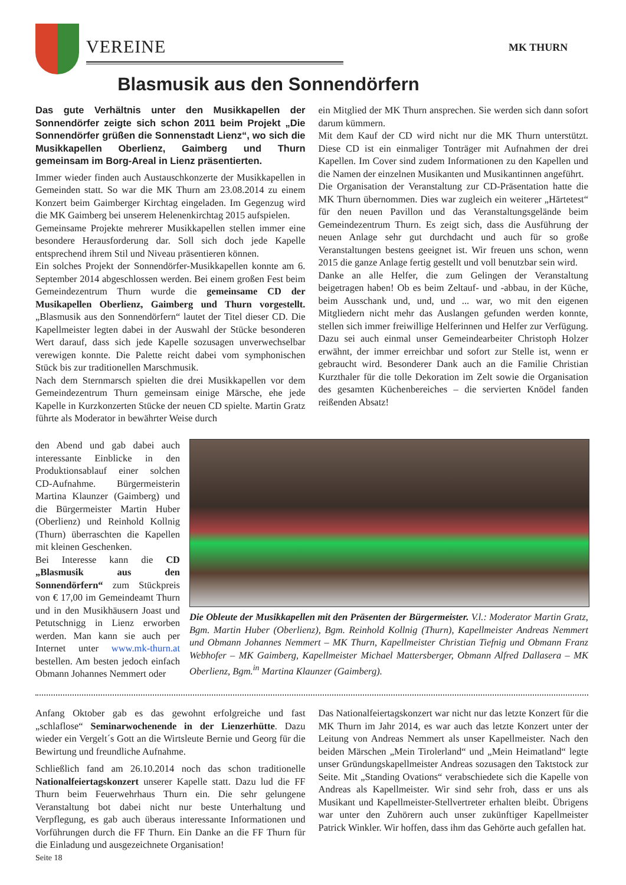VEREINE MK THURN
Blasmusik aus den Sonnendörfern
Das gute Verhältnis unter den Musikkapellen der Sonnendörfer zeigte sich schon 2011 beim Projekt „Die Sonnendörfer grüßen die Sonnenstadt Lienz“, wo sich die Musikkapellen Oberlienz, Gaimberg und Thurn gemeinsam im Borg-Areal in Lienz präsentierten.
Immer wieder finden auch Austauschkonzerte der Musikkapellen in Gemeinden statt. So war die MK Thurn am 23.08.2014 zu einem Konzert beim Gaimberger Kirchtag eingeladen. Im Gegenzug wird die MK Gaimberg bei unserem Helenenkirchtag 2015 aufspielen.
Gemeinsame Projekte mehrerer Musikkapellen stellen immer eine besondere Herausforderung dar. Soll sich doch jede Kapelle entsprechend ihrem Stil und Niveau präsentieren können.
Ein solches Projekt der Sonnendörfer-Musikkapellen konnte am 6. September 2014 abgeschlossen werden. Bei einem großen Fest beim Gemeindezentrum Thurn wurde die gemeinsame CD der Musikapellen Oberlienz, Gaimberg und Thurn vorgestellt. „Blasmusik aus den Sonnendörfern“ lautet der Titel dieser CD. Die Kapellmeister legten dabei in der Auswahl der Stücke besonderen Wert darauf, dass sich jede Kapelle sozusagen unverwechselbar verewigen konnte. Die Palette reicht dabei vom symphonischen Stück bis zur traditionellen Marschmusik.
Nach dem Sternmarsch spielten die drei Musikkapellen vor dem Gemeindezentrum Thurn gemeinsam einige Märsche, ehe jede Kapelle in Kurzkonzerten Stücke der neuen CD spielte. Martin Gratz führte als Moderator in bewährter Weise durch
ein Mitglied der MK Thurn ansprechen. Sie werden sich dann sofort darum kümmern.
Mit dem Kauf der CD wird nicht nur die MK Thurn unterstützt. Diese CD ist ein einmaliger Tonträger mit Aufnahmen der drei Kapellen. Im Cover sind zudem Informationen zu den Kapellen und die Namen der einzelnen Musikanten und Musikantinnen angeführt.
Die Organisation der Veranstaltung zur CD-Präsentation hatte die MK Thurn übernommen. Dies war zugleich ein weiterer „Härtetest“ für den neuen Pavillon und das Veranstaltungsgelände beim Gemeindezentrum Thurn. Es zeigt sich, dass die Ausführung der neuen Anlage sehr gut durchdacht und auch für so große Veranstaltungen bestens geeignet ist. Wir freuen uns schon, wenn 2015 die ganze Anlage fertig gestellt und voll benutzbar sein wird.
Danke an alle Helfer, die zum Gelingen der Veranstaltung beigetragen haben! Ob es beim Zeltauf- und -abbau, in der Küche, beim Ausschank und, und, und ... war, wo mit den eigenen Mitgliedern nicht mehr das Auslangen gefunden werden konnte, stellen sich immer freiwillige Helferinnen und Helfer zur Verfügung. Dazu sei auch einmal unser Gemeindearbeiter Christoph Holzer erwähnt, der immer erreichbar und sofort zur Stelle ist, wenn er gebraucht wird. Besonderer Dank auch an die Familie Christian Kurzthaler für die tolle Dekoration im Zelt sowie die Organisation des gesamten Küchenbereiches – die servierten Knödel fanden reißenden Absatz!
den Abend und gab dabei auch interessante Einblicke in den Produktionsablauf einer solchen CD-Aufnahme. Bürgermeisterin Martina Klaunzer (Gaimberg) und die Bürgermeister Martin Huber (Oberlienz) und Reinhold Kollnig (Thurn) überraschten die Kapellen mit kleinen Geschenken.
Bei Interesse kann die CD „Blasmusik aus den Sonnendörfern“ zum Stückpreis von € 17,00 im Gemeindeamt Thurn und in den Musikhäusern Joast und Petutschnigg in Lienz erworben werden. Man kann sie auch per Internet unter www.mk-thurn.at bestellen. Am besten jedoch einfach Obmann Johannes Nemmert oder
Die Obleute der Musikkapellen mit den Präsenten der Bürgermeister. V.l.: Moderator Martin Gratz, Bgm. Martin Huber (Oberlienz), Bgm. Reinhold Kollnig (Thurn), Kapellmeister Andreas Nemmert und Obmann Johannes Nemmert – MK Thurn, Kapellmeister Christian Tiefnig und Obmann Franz Webhofer – MK Gaimberg, Kapellmeister Michael Mattersberger, Obmann Alfred Dallasera – MK Oberlienz, Bgm.<sup>in</sup> Martina Klaunzer (Gaimberg).
Anfang Oktober gab es das gewohnt erfolgreiche und fast „schlaflose“ Seminarwochenende in der Lienzerhütte. Dazu wieder ein Vergelt´s Gott an die Wirtsleute Bernie und Georg für die Bewirtung und freundliche Aufnahme.
Schließlich fand am 26.10.2014 noch das schon traditionelle Nationalfeiertagskonzert unserer Kapelle statt. Dazu lud die FF Thurn beim Feuerwehrhaus Thurn ein. Die sehr gelungene Veranstaltung bot dabei nicht nur beste Unterhaltung und Verpflegung, es gab auch überaus interessante Informationen und Vorführungen durch die FF Thurn. Ein Danke an die FF Thurn für die Einladung und ausgezeichnete Organisation!
Seite 18
Das Nationalfeiertagskonzert war nicht nur das letzte Konzert für die MK Thurn im Jahr 2014, es war auch das letzte Konzert unter der Leitung von Andreas Nemmert als unser Kapellmeister. Nach den beiden Märschen „Mein Tirolerland“ und „Mein Heimatland“ legte unser Gründungskapellmeister Andreas sozusagen den Taktstock zur Seite. Mit „Standing Ovations“ verabschiedete sich die Kapelle von Andreas als Kapellmeister. Wir sind sehr froh, dass er uns als Musikant und Kapellmeister-Stellvertreter erhalten bleibt. Übrigens war unter den Zuhörern auch unser zukünftiger Kapellmeister Patrick Winkler. Wir hoffen, dass ihm das Gehörte auch gefallen hat.